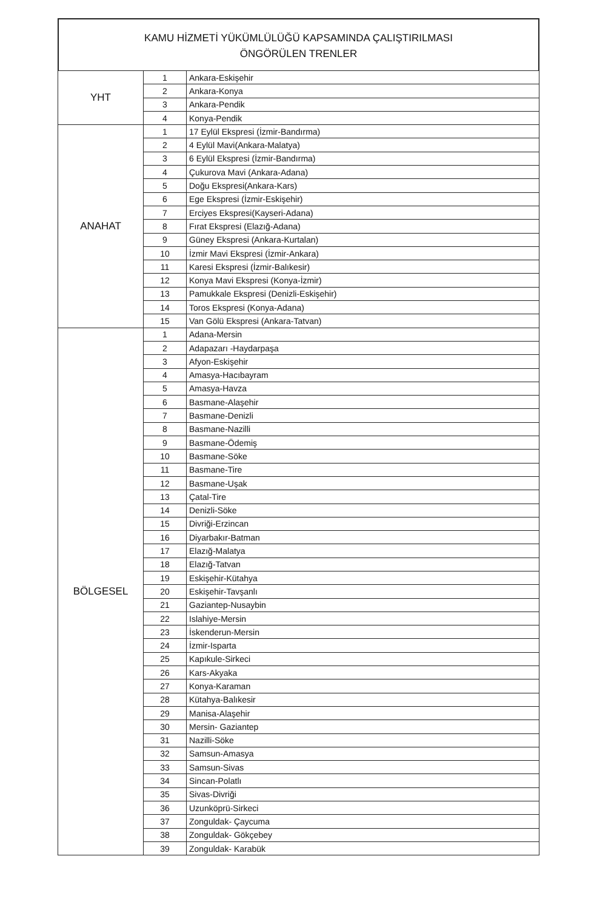KAMU HİZMETİ YÜKÜMLÜLÜĞÜ KAPSAMINDA ÇALIŞTIRILMASI
ÖNGÖRÜLEN TRENLER
| YHT | 1 | Ankara-Eskişehir |
| | 2 | Ankara-Konya |
| | 3 | Ankara-Pendik |
| | 4 | Konya-Pendik |
| ANAHAT | 1 | 17 Eylül Ekspresi (İzmir-Bandırma) |
| | 2 | 4 Eylül Mavi(Ankara-Malatya) |
| | 3 | 6 Eylül Ekspresi (İzmir-Bandırma) |
| | 4 | Çukurova Mavi (Ankara-Adana) |
| | 5 | Doğu Ekspresi(Ankara-Kars) |
| | 6 | Ege Ekspresi (İzmir-Eskişehir) |
| | 7 | Erciyes Ekspresi(Kayseri-Adana) |
| | 8 | Fırat Ekspresi (Elazığ-Adana) |
| | 9 | Güney Ekspresi (Ankara-Kurtalan) |
| | 10 | İzmir Mavi Ekspresi (İzmir-Ankara) |
| | 11 | Karesi Ekspresi (İzmir-Balıkesir) |
| | 12 | Konya Mavi Ekspresi (Konya-İzmir) |
| | 13 | Pamukkale Ekspresi (Denizli-Eskişehir) |
| | 14 | Toros Ekspresi (Konya-Adana) |
| | 15 | Van Gölü Ekspresi (Ankara-Tatvan) |
| BÖLGESEL | 1 | Adana-Mersin |
| | 2 | Adapazarı -Haydarpaşa |
| | 3 | Afyon-Eskişehir |
| | 4 | Amasya-Hacıbayram |
| | 5 | Amasya-Havza |
| | 6 | Basmane-Alaşehir |
| | 7 | Basmane-Denizli |
| | 8 | Basmane-Nazilli |
| | 9 | Basmane-Ödemiş |
| | 10 | Basmane-Söke |
| | 11 | Basmane-Tire |
| | 12 | Basmane-Uşak |
| | 13 | Çatal-Tire |
| | 14 | Denizli-Söke |
| | 15 | Divriği-Erzincan |
| | 16 | Diyarbakır-Batman |
| | 17 | Elazığ-Malatya |
| | 18 | Elazığ-Tatvan |
| | 19 | Eskişehir-Kütahya |
| | 20 | Eskişehir-Tavşanlı |
| | 21 | Gaziantep-Nusaybin |
| | 22 | Islahiye-Mersin |
| | 23 | İskenderun-Mersin |
| | 24 | İzmir-Isparta |
| | 25 | Kapıkule-Sirkeci |
| | 26 | Kars-Akyaka |
| | 27 | Konya-Karaman |
| | 28 | Kütahya-Balıkesir |
| | 29 | Manisa-Alaşehir |
| | 30 | Mersin- Gaziantep |
| | 31 | Nazilli-Söke |
| | 32 | Samsun-Amasya |
| | 33 | Samsun-Sivas |
| | 34 | Sincan-Polatlı |
| | 35 | Sivas-Divriği |
| | 36 | Uzunköprü-Sirkeci |
| | 37 | Zonguldak- Çaycuma |
| | 38 | Zonguldak- Gökçebey |
| | 39 | Zonguldak- Karabük |